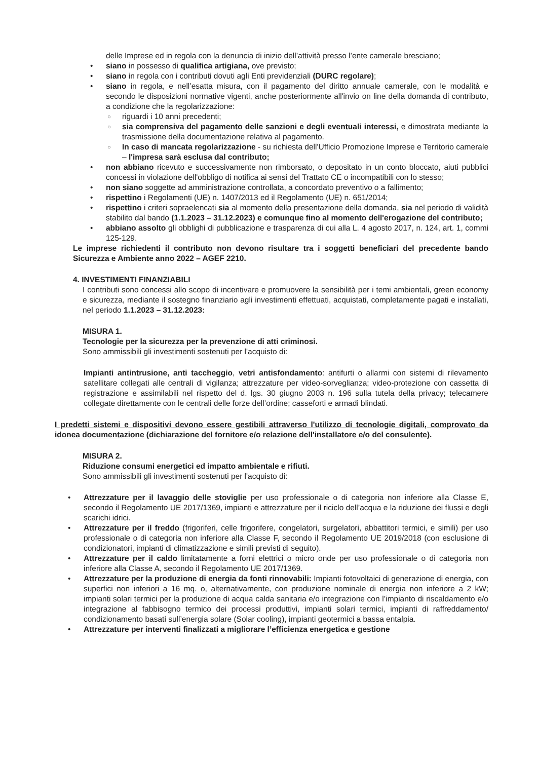delle Imprese ed in regola con la denuncia di inizio dell’attività presso l’ente camerale bresciano;
• siano in possesso di qualifica artigiana, ove previsto;
• siano in regola con i contributi dovuti agli Enti previdenziali (DURC regolare);
• siano in regola, e nell’esatta misura, con il pagamento del diritto annuale camerale, con le modalità e secondo le disposizioni normative vigenti, anche posteriormente all'invio on line della domanda di contributo, a condizione che la regolarizzazione:
○ riguardi i 10 anni precedenti;
○ sia comprensiva del pagamento delle sanzioni e degli eventuali interessi, e dimostrata mediante la trasmissione della documentazione relativa al pagamento.
○ In caso di mancata regolarizzazione - su richiesta dell'Ufficio Promozione Imprese e Territorio camerale – l'impresa sarà esclusa dal contributo;
• non abbiano ricevuto e successivamente non rimborsato, o depositato in un conto bloccato, aiuti pubblici concessi in violazione dell'obbligo di notifica ai sensi del Trattato CE o incompatibili con lo stesso;
• non siano soggette ad amministrazione controllata, a concordato preventivo o a fallimento;
• rispettino i Regolamenti (UE) n. 1407/2013 ed il Regolamento (UE) n. 651/2014;
• rispettino i criteri sopraelencati sia al momento della presentazione della domanda, sia nel periodo di validità stabilito dal bando (1.1.2023 – 31.12.2023) e comunque fino al momento dell'erogazione del contributo;
• abbiano assolto gli obblighi di pubblicazione e trasparenza di cui alla L. 4 agosto 2017, n. 124, art. 1, commi 125-129.
Le imprese richiedenti il contributo non devono risultare tra i soggetti beneficiari del precedente bando Sicurezza e Ambiente anno 2022 – AGEF 2210.
4. INVESTIMENTI FINANZIABILI
I contributi sono concessi allo scopo di incentivare e promuovere la sensibilità per i temi ambientali, green economy e sicurezza, mediante il sostegno finanziario agli investimenti effettuati, acquistati, completamente pagati e installati, nel periodo 1.1.2023 – 31.12.2023:
MISURA 1.
Tecnologie per la sicurezza per la prevenzione di atti criminosi.
Sono ammissibili gli investimenti sostenuti per l'acquisto di:
Impianti antintrusione, anti taccheggio, vetri antisfondamento: antifurti o allarmi con sistemi di rilevamento satellitare collegati alle centrali di vigilanza; attrezzature per video-sorveglianza; video-protezione con cassetta di registrazione e assimilabili nel rispetto del d. lgs. 30 giugno 2003 n. 196 sulla tutela della privacy; telecamere collegate direttamente con le centrali delle forze dell’ordine; casseforti e armadi blindati.
I predetti sistemi e dispositivi devono essere gestibili attraverso l'utilizzo di tecnologie digitali, comprovato da idonea documentazione (dichiarazione del fornitore e/o relazione dell'installatore e/o del consulente).
MISURA 2.
Riduzione consumi energetici ed impatto ambientale e rifiuti.
Sono ammissibili gli investimenti sostenuti per l'acquisto di:
• Attrezzature per il lavaggio delle stoviglie per uso professionale o di categoria non inferiore alla Classe E, secondo il Regolamento UE 2017/1369, impianti e attrezzature per il riciclo dell’acqua e la riduzione dei flussi e degli scarichi idrici.
• Attrezzature per il freddo (frigoriferi, celle frigorifere, congelatori, surgelatori, abbattitori termici, e simili) per uso professionale o di categoria non inferiore alla Classe F, secondo il Regolamento UE 2019/2018 (con esclusione di condizionatori, impianti di climatizzazione e simili previsti di seguito).
• Attrezzature per il caldo limitatamente a forni elettrici o micro onde per uso professionale o di categoria non inferiore alla Classe A, secondo il Regolamento UE 2017/1369.
• Attrezzature per la produzione di energia da fonti rinnovabili: Impianti fotovoltaici di generazione di energia, con superfici non inferiori a 16 mq. o, alternativamente, con produzione nominale di energia non inferiore a 2 kW; impianti solari termici per la produzione di acqua calda sanitaria e/o integrazione con l’impianto di riscaldamento e/o integrazione al fabbisogno termico dei processi produttivi, impianti solari termici, impianti di raffreddamento/ condizionamento basati sull’energia solare (Solar cooling), impianti geotermici a bassa entalpia.
• Attrezzature per interventi finalizzati a migliorare l’efficienza energetica e gestione